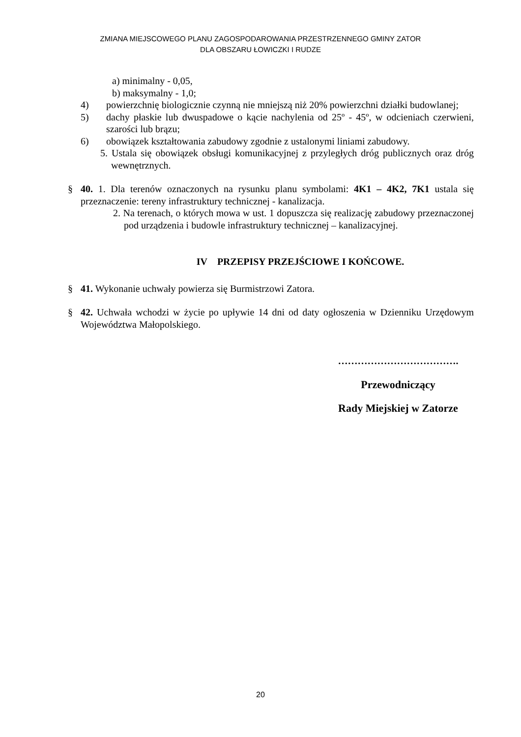ZMIANA MIEJSCOWEGO PLANU ZAGOSPODAROWANIA PRZESTRZENNEGO GMINY ZATOR
DLA OBSZARU ŁOWICZKI I RUDZE
a) minimalny - 0,05,
b) maksymalny - 1,0;
4) powierzchnię biologicznie czynną nie mniejszą niż 20% powierzchni działki budowlanej;
5) dachy płaskie lub dwuspadowe o kącie nachylenia od 25º - 45º, w odcieniach czerwieni, szarości lub brązu;
6) obowiązek kształtowania zabudowy zgodnie z ustalonymi liniami zabudowy.
5. Ustala się obowiązek obsługi komunikacyjnej z przyległych dróg publicznych oraz dróg wewnętrznych.
§ 40. 1. Dla terenów oznaczonych na rysunku planu symbolami: 4K1 – 4K2, 7K1 ustala się przeznaczenie: tereny infrastruktury technicznej - kanalizacja.
2. Na terenach, o których mowa w ust. 1 dopuszcza się realizację zabudowy przeznaczonej pod urządzenia i budowle infrastruktury technicznej – kanalizacyjnej.
IV PRZEPISY PRZEJŚCIOWE I KOŃCOWE.
§ 41. Wykonanie uchwały powierza się Burmistrzowi Zatora.
§ 42. Uchwała wchodzi w życie po upływie 14 dni od daty ogłoszenia w Dzienniku Urzędowym Województwa Małopolskiego.
……………………………….
Przewodniczący
Rady Miejskiej w Zatorze
20